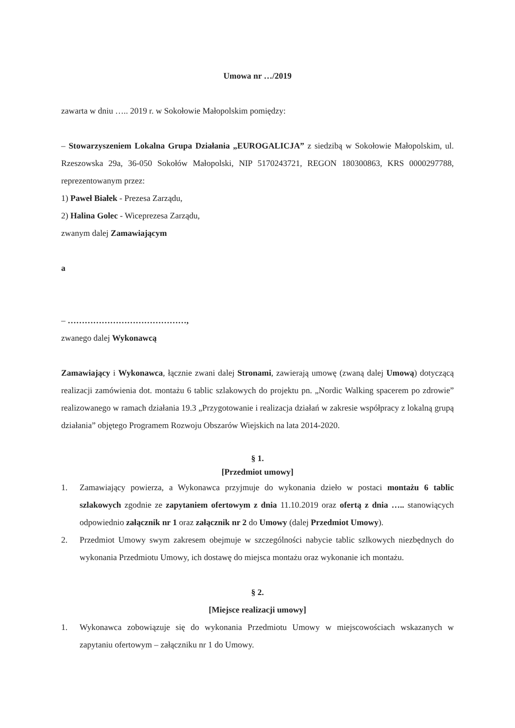Umowa nr …/2019
zawarta w dniu ….. 2019 r. w Sokołowie Małopolskim pomiędzy:
– Stowarzyszeniem Lokalna Grupa Działania „EUROGALICJA” z siedzibą w Sokołowie Małopolskim, ul. Rzeszowska 29a, 36-050 Sokołów Małopolski, NIP 5170243721, REGON 180300863, KRS 0000297788, reprezentowanym przez:
1) Paweł Białek - Prezesa Zarządu,
2) Halina Golec - Wiceprezesa Zarządu,
zwanym dalej Zamawiającym
a
– ……………………………………,
zwanego dalej Wykonawcą
Zamawiający i Wykonawca, łącznie zwani dalej Stronami, zawierają umowę (zwaną dalej Umową) dotyczącą realizacji zamówienia dot. montażu 6 tablic szlakowych do projektu pn. „Nordic Walking spacerem po zdrowie” realizowanego w ramach działania 19.3 „Przygotowanie i realizacja działań w zakresie współpracy z lokalną grupą działania” objętego Programem Rozwoju Obszarów Wiejskich na lata 2014-2020.
§ 1.
[Przedmiot umowy]
1. Zamawiający powierza, a Wykonawca przyjmuje do wykonania dzieło w postaci montażu 6 tablic szlakowych zgodnie ze zapytaniem ofertowym z dnia 11.10.2019 oraz ofertą z dnia ….. stanowiących odpowiednio załącznik nr 1 oraz załącznik nr 2 do Umowy (dalej Przedmiot Umowy).
2. Przedmiot Umowy swym zakresem obejmuje w szczególności nabycie tablic szlkowych niezbędnych do wykonania Przedmiotu Umowy, ich dostawę do miejsca montażu oraz wykonanie ich montażu.
§ 2.
[Miejsce realizacji umowy]
1. Wykonawca zobowiązuje się do wykonania Przedmiotu Umowy w miejscowościach wskazanych w zapytaniu ofertowym – załączniku nr 1 do Umowy.